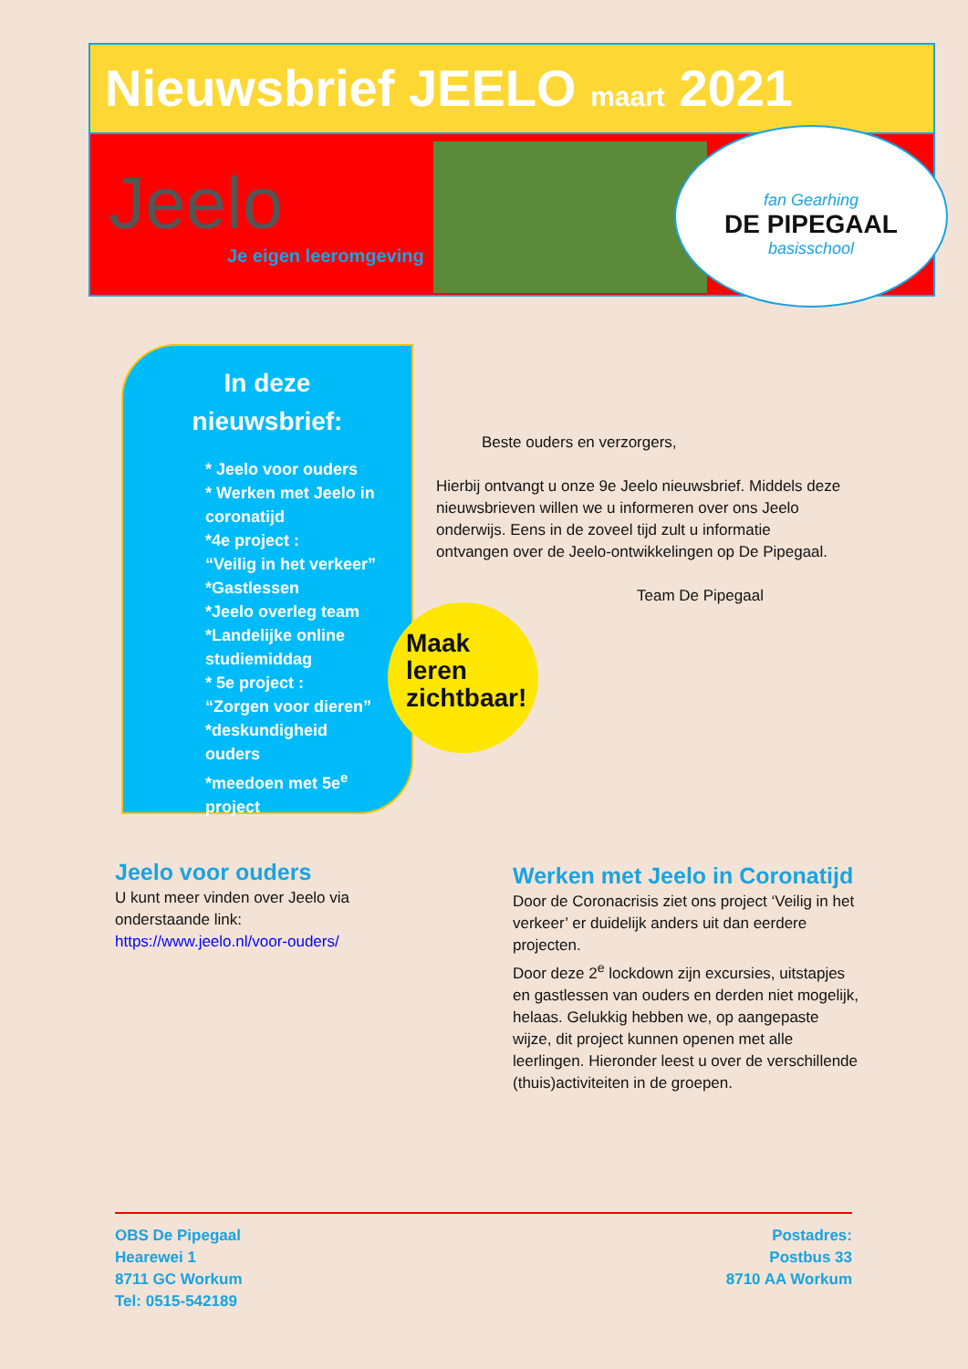Nieuwsbrief JEELO maart 2021
Jeelo
Je eigen leeromgeving
fan Gearhing
DE PIPEGAAL
basisschool
In deze nieuwsbrief:
* Jeelo voor ouders
* Werken met Jeelo in coronatijd
*4e project :
“Veilig in het verkeer”
*Gastlessen
*Jeelo overleg team
*Landelijke online studiemiddag
* 5e project :
“Zorgen voor dieren”
*deskundigheid ouders
*meedoen met 5e<sup>e</sup> project
Maak
leren
zichtbaar!
Beste ouders en verzorgers,
Hierbij ontvangt u onze 9e Jeelo nieuwsbrief. Middels deze nieuwsbrieven willen we u informeren over ons Jeelo onderwijs. Eens in de zoveel tijd zult u informatie ontvangen over de Jeelo-ontwikkelingen op De Pipegaal.
Team De Pipegaal
Jeelo voor ouders
U kunt meer vinden over Jeelo via onderstaande link:
https://www.jeelo.nl/voor-ouders/
Werken met Jeelo in Coronatijd
Door de Coronacrisis ziet ons project ‘Veilig in het verkeer’ er duidelijk anders uit dan eerdere projecten.
Door deze 2<sup>e</sup> lockdown zijn excursies, uitstapjes en gastlessen van ouders en derden niet mogelijk, helaas. Gelukkig hebben we, op aangepaste wijze, dit project kunnen openen met alle leerlingen. Hieronder leest u over de verschillende (thuis)activiteiten in de groepen.
OBS De Pipegaal
Hearewei 1
8711 GC Workum
Tel: 0515-542189
Postadres:
Postbus 33
8710 AA Workum